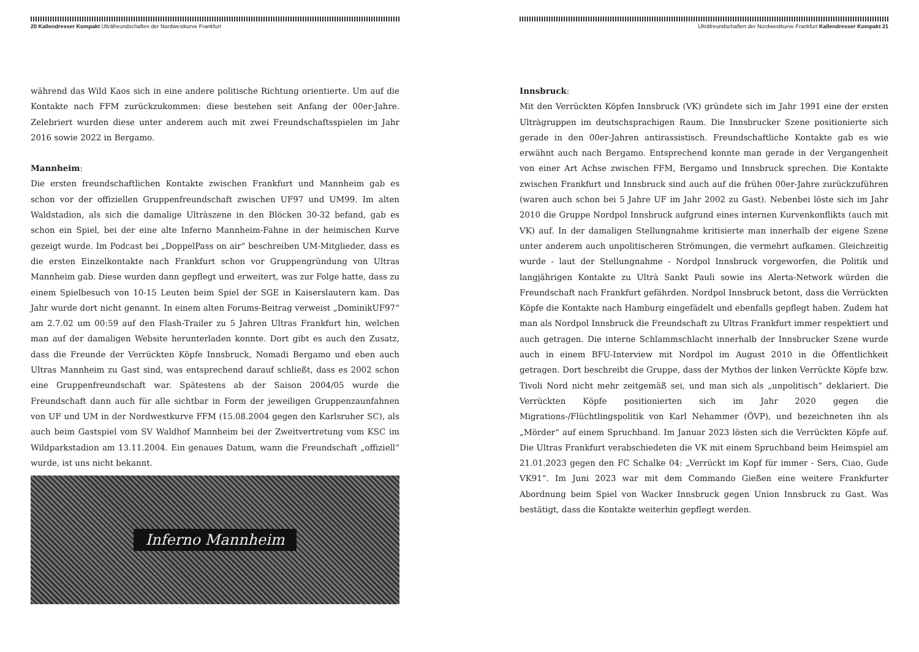20 Kallendresser Kompakt Ulträfreundschaften der Nordwestkurve Frankfurt
während das Wild Kaos sich in eine andere politische Richtung orientierte. Um auf die Kontakte nach FFM zurückzukommen: diese bestehen seit Anfang der 00er-Jahre. Zelebriert wurden diese unter anderem auch mit zwei Freundschaftsspielen im Jahr 2016 sowie 2022 in Bergamo.
Mannheim:
Die ersten freundschaftlichen Kontakte zwischen Frankfurt und Mannheim gab es schon vor der offiziellen Gruppenfreundschaft zwischen UF97 und UM99. Im alten Waldstadion, als sich die damalige Ultràszene in den Blöcken 30-32 befand, gab es schon ein Spiel, bei der eine alte Inferno Mannheim-Fahne in der heimischen Kurve gezeigt wurde. Im Podcast bei „DoppelPass on air“ beschreiben UM-Mitglieder, dass es die ersten Einzelkontakte nach Frankfurt schon vor Gruppengründung von Ultras Mannheim gab. Diese wurden dann gepflegt und erweitert, was zur Folge hatte, dass zu einem Spielbesuch von 10-15 Leuten beim Spiel der SGE in Kaiserslautern kam. Das Jahr wurde dort nicht genannt. In einem alten Forums-Beitrag verweist „DominikUF97“ am 2.7.02 um 00:59 auf den Flash-Trailer zu 5 Jahren Ultras Frankfurt hin, welchen man auf der damaligen Website herunterladen konnte. Dort gibt es auch den Zusatz, dass die Freunde der Verrückten Köpfe Innsbruck, Nomadi Bergamo und eben auch Ultras Mannheim zu Gast sind, was entsprechend darauf schließt, dass es 2002 schon eine Gruppenfreundschaft war. Spätestens ab der Saison 2004/05 wurde die Freundschaft dann auch für alle sichtbar in Form der jeweiligen Gruppenzaunfahnen von UF und UM in der Nordwestkurve FFM (15.08.2004 gegen den Karlsruher SC), als auch beim Gastspiel vom SV Waldhof Mannheim bei der Zweitvertretung vom KSC im Wildparkstadion am 13.11.2004. Ein genaues Datum, wann die Freundschaft „offiziell“ wurde, ist uns nicht bekannt.
Inferno Mannheim
Ulträfreundschaften der Nordwestkurve Frankfurt Kallendresser Kompakt 21
Innsbruck:
Mit den Verrückten Köpfen Innsbruck (VK) gründete sich im Jahr 1991 eine der ersten Ultràgruppen im deutschsprachigen Raum. Die Innsbrucker Szene positionierte sich gerade in den 00er-Jahren antirassistisch. Freundschaftliche Kontakte gab es wie erwähnt auch nach Bergamo. Entsprechend konnte man gerade in der Vergangenheit von einer Art Achse zwischen FFM, Bergamo und Innsbruck sprechen. Die Kontakte zwischen Frankfurt und Innsbruck sind auch auf die frühen 00er-Jahre zurückzuführen (waren auch schon bei 5 Jahre UF im Jahr 2002 zu Gast). Nebenbei löste sich im Jahr 2010 die Gruppe Nordpol Innsbruck aufgrund eines internen Kurvenkonflikts (auch mit VK) auf. In der damaligen Stellungnahme kritisierte man innerhalb der eigene Szene unter anderem auch unpolitischeren Strömungen, die vermehrt aufkamen. Gleichzeitig wurde - laut der Stellungnahme - Nordpol Innsbruck vorgeworfen, die Politik und langjährigen Kontakte zu Ultrà Sankt Pauli sowie ins Alerta-Network würden die Freundschaft nach Frankfurt gefährden. Nordpol Innsbruck betont, dass die Verrückten Köpfe die Kontakte nach Hamburg eingefädelt und ebenfalls gepflegt haben. Zudem hat man als Nordpol Innsbruck die Freundschaft zu Ultras Frankfurt immer respektiert und auch getragen. Die interne Schlammschlacht innerhalb der Innsbrucker Szene wurde auch in einem BFU-Interview mit Nordpol im August 2010 in die Öffentlichkeit getragen. Dort beschreibt die Gruppe, dass der Mythos der linken Verrückte Köpfe bzw. Tivoli Nord nicht mehr zeitgemäß sei, und man sich als „unpolitisch“ deklariert. Die Verrückten Köpfe positionierten sich im Jahr 2020 gegen die Migrations-/Flüchtlingspolitik von Karl Nehammer (ÖVP), und bezeichneten ihn als „Mörder“ auf einem Spruchband. Im Januar 2023 lösten sich die Verrückten Köpfe auf. Die Ultras Frankfurt verabschiedeten die VK mit einem Spruchband beim Heimspiel am 21.01.2023 gegen den FC Schalke 04: „Verrückt im Kopf für immer - Sers, Ciao, Gude VK91“. Im Juni 2023 war mit dem Commando Gießen eine weitere Frankfurter Abordnung beim Spiel von Wacker Innsbruck gegen Union Innsbruck zu Gast. Was bestätigt, dass die Kontakte weiterhin gepflegt werden.